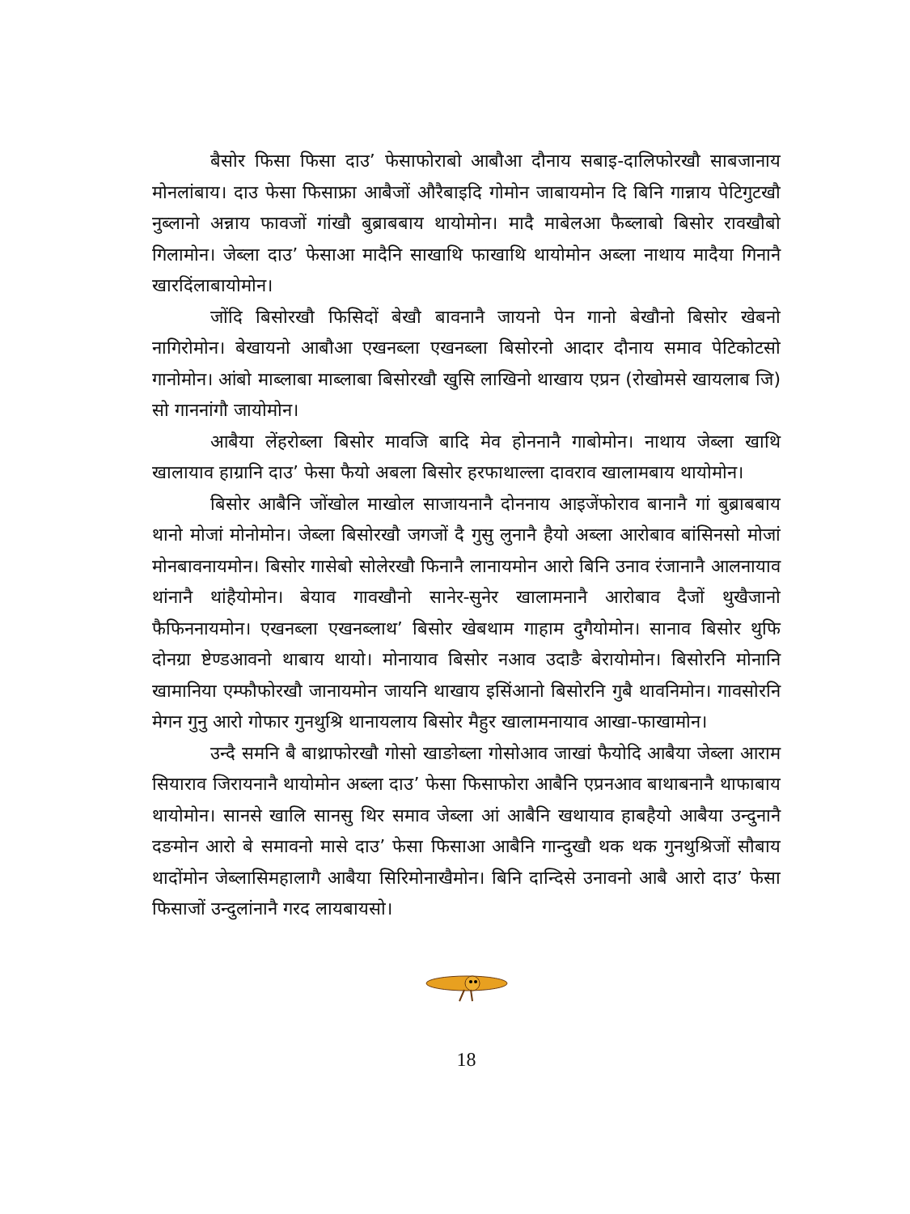बैसोर फिसा फिसा दाउ’ फेसाफोराबो आबौआ दौनाय सबाइ-दालिफोरखौ साबजानाय मोनलांबाय। दाउ फेसा फिसाफ्रा आबैजों औरैबाइदि गोमोन जाबायमोन दि बिनि गान्नाय पेटिगुटखौ नुब्लानो अन्नाय फावजों गांखौ बुब्राबबाय थायोमोन। मादै माबेलआ फैब्लाबो बिसोर रावखौबो गिलामोन। जेब्ला दाउ’ फेसाआ मादैनि साखाथि फाखाथि थायोमोन अब्ला नाथाय मादैया गिनानै खारदिंलाबायोमोन।
जोंदि बिसोरखौ फिसिदों बेखौ बावनानै जायनो पेन गानो बेखौनो बिसोर खेबनो नागिरोमोन। बेखायनो आबौआ एखनब्ला एखनब्ला बिसोरनो आदार दौनाय समाव पेटिकोटसो गानोमोन। आंबो माब्लाबा माब्लाबा बिसोरखौ खुसि लाखिनो थाखाय एप्रन (रोखोमसे खायलाब जि) सो गाननांगौ जायोमोन।
आबैया लेंहरोब्ला बिसोर मावजि बादि मेव होननानै गाबोमोन। नाथाय जेब्ला खाथि खालायाव हाग्रानि दाउ’ फेसा फैयो अबला बिसोर हरफाथाल्ला दावराव खालामबाय थायोमोन।
बिसोर आबैनि जोंखोल माखोल साजायनानै दोननाय आइजेंफोराव बानानै गां बुब्राबबाय थानो मोजां मोनोमोन। जेब्ला बिसोरखौ जगजों दै गुसु लुनानै हैयो अब्ला आरोबाव बांसिनसो मोजां मोनबावनायमोन। बिसोर गासेबो सोलेरखौ फिनानै लानायमोन आरो बिनि उनाव रंजानानै आलनायाव थांनानै थांहैयोमोन। बेयाव गावखौनो सानेर-सुनेर खालामनानै आरोबाव दैजों थुखैजानो फैफिननायमोन। एखनब्ला एखनब्लाथ’ बिसोर खेबथाम गाहाम दुगैयोमोन। सानाव बिसोर थुफि दोनग्रा ष्टेण्डआवनो थाबाय थायो। मोनायाव बिसोर नआव उदाङै बेरायोमोन। बिसोरनि मोनानि खामानिया एम्फौफोरखौ जानायमोन जायनि थाखाय इसिंआनो बिसोरनि गुबै थावनिमोन। गावसोरनि मेगन गुनु आरो गोफार गुनथुश्रि थानायलाय बिसोर मैहुर खालामनायाव आखा-फाखामोन।
उन्दै समनि बै बाथ्राफोरखौ गोसो खाङोब्ला गोसोआव जाखां फैयोदि आबैया जेब्ला आराम सियाराव जिरायनानै थायोमोन अब्ला दाउ’ फेसा फिसाफोरा आबैनि एप्रनआव बाथाबनानै थाफाबाय थायोमोन। सानसे खालि सानसु थिर समाव जेब्ला आं आबैनि खथायाव हाबहैयो आबैया उन्दुनानै दङमोन आरो बे समावनो मासे दाउ’ फेसा फिसाआ आबैनि गान्दुखौ थक थक गुनथुश्रिजों सौबाय थादोंमोन जेब्लासिमहालागै आबैया सिरिमोनाखैमोन। बिनि दान्दिसे उनावनो आबै आरो दाउ’ फेसा फिसाजों उन्दुलांनानै गरद लायबायसो।
18